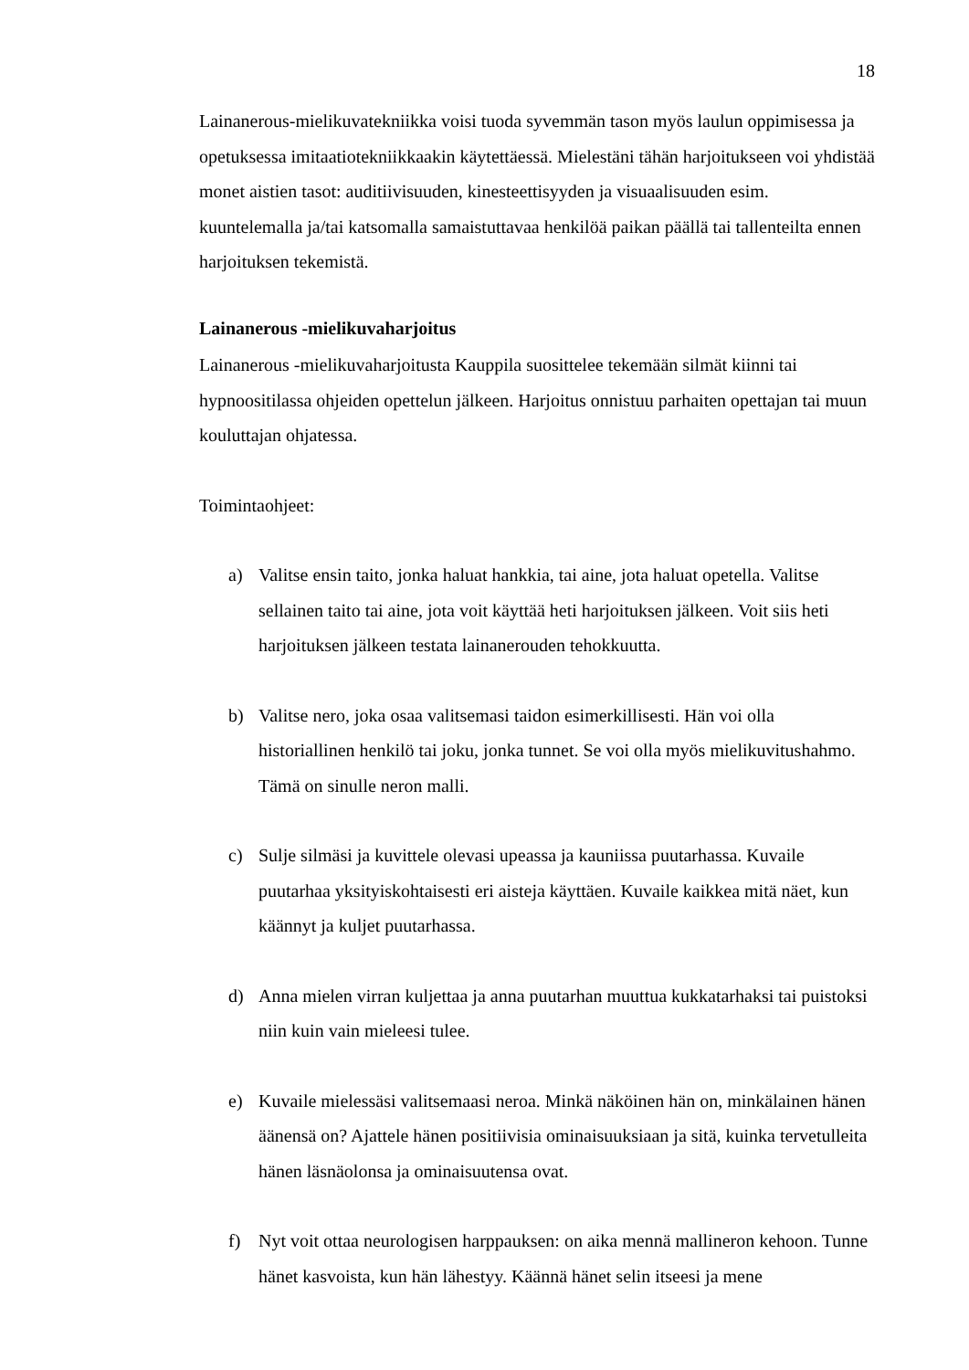18
Lainanerous-mielikuvatekniikka voisi tuoda syvemmän tason myös laulun oppimisessa ja opetuksessa imitaatiotekniikkaakin käytettäessä. Mielestäni tähän harjoitukseen voi yhdistää monet aistien tasot: auditiivisuuden, kinesteettisyyden ja visuaalisuuden esim. kuuntelemalla ja/tai katsomalla samaistuttavaa henkilöä paikan päällä tai tallenteilta ennen harjoituksen tekemistä.
Lainanerous -mielikuvaharjoitus
Lainanerous -mielikuvaharjoitusta Kauppila suosittelee tekemään silmät kiinni tai hypnoositilassa ohjeiden opettelun jälkeen. Harjoitus onnistuu parhaiten opettajan tai muun kouluttajan ohjatessa.
Toimintaohjeet:
a) Valitse ensin taito, jonka haluat hankkia, tai aine, jota haluat opetella. Valitse sellainen taito tai aine, jota voit käyttää heti harjoituksen jälkeen. Voit siis heti harjoituksen jälkeen testata lainanerouden tehokkuutta.
b) Valitse nero, joka osaa valitsemasi taidon esimerkillisesti. Hän voi olla historiallinen henkilö tai joku, jonka tunnet. Se voi olla myös mielikuvitushahmo. Tämä on sinulle neron malli.
c) Sulje silmäsi ja kuvittele olevasi upeassa ja kauniissa puutarhassa. Kuvaile puutarhaa yksityiskohtaisesti eri aisteja käyttäen. Kuvaile kaikkea mitä näet, kun käännyt ja kuljet puutarhassa.
d) Anna mielen virran kuljettaa ja anna puutarhan muuttua kukkatarhaksi tai puistoksi niin kuin vain mieleesi tulee.
e) Kuvaile mielessäsi valitsemaasi neroa. Minkä näköinen hän on, minkälainen hänen äänensä on? Ajattele hänen positiivisia ominaisuuksiaan ja sitä, kuinka tervetulleita hänen läsnäolonsa ja ominaisuutensa ovat.
f) Nyt voit ottaa neurologisen harppauksen: on aika mennä mallineron kehoon. Tunne hänet kasvoista, kun hän lähestyy. Käännä hänet selin itseesi ja mene